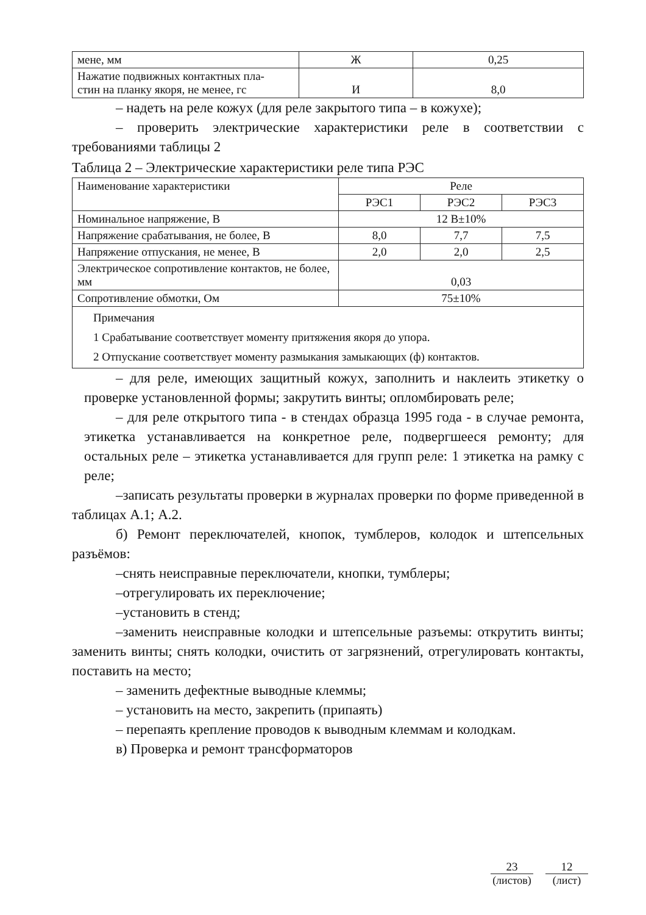| мене, мм | Ж | 0,25 |
| Нажатие подвижных контактных пла- стин на планку якоря, не менее, гс | И | 8,0 |
– надеть на реле кожух (для реле закрытого типа – в кожухе);
– проверить электрические характеристики реле в соответствии с требованиями таблицы 2
Таблица 2 – Электрические характеристики реле типа РЭС
| Наименование характеристики | Реле | | |
| | РЭС1 | РЭС2 | РЭС3 |
| Номинальное напряжение, В | 12 В±10% | | |
| Напряжение срабатывания, не более, В | 8,0 | 7,7 | 7,5 |
| Напряжение отпускания, не менее, В | 2,0 | 2,0 | 2,5 |
| Электрическое сопротивление контактов, не более, мм | 0,03 | | |
| Сопротивление обмотки, Ом | 75±10% | | |
| Примечания 1 Срабатывание соответствует моменту притяжения якоря до упора. 2 Отпускание соответствует моменту размыкания замыкающих (ф) контактов. | | | |
– для реле, имеющих защитный кожух, заполнить и наклеить этикетку о проверке установленной формы; закрутить винты; опломбировать реле;
– для реле открытого типа - в стендах образца 1995 года - в случае ремонта, этикетка устанавливается на конкретное реле, подвергшееся ремонту; для остальных реле – этикетка устанавливается для групп реле: 1 этикетка на рамку с реле;
–записать результаты проверки в журналах проверки по форме приведенной в таблицах А.1; А.2.
б) Ремонт переключателей, кнопок, тумблеров, колодок и штепсельных разъёмов:
–снять неисправные переключатели, кнопки, тумблеры;
–отрегулировать их переключение;
–установить в стенд;
–заменить неисправные колодки и штепсельные разъемы: открутить винты; заменить винты; снять колодки, очистить от загрязнений, отрегулировать контакты, поставить на место;
– заменить дефектные выводные клеммы;
– установить на место, закрепить (припаять)
– перепаять крепление проводов к выводным клеммам и колодкам.
в) Проверка и ремонт трансформаторов
23
(листов)
12
(лист)